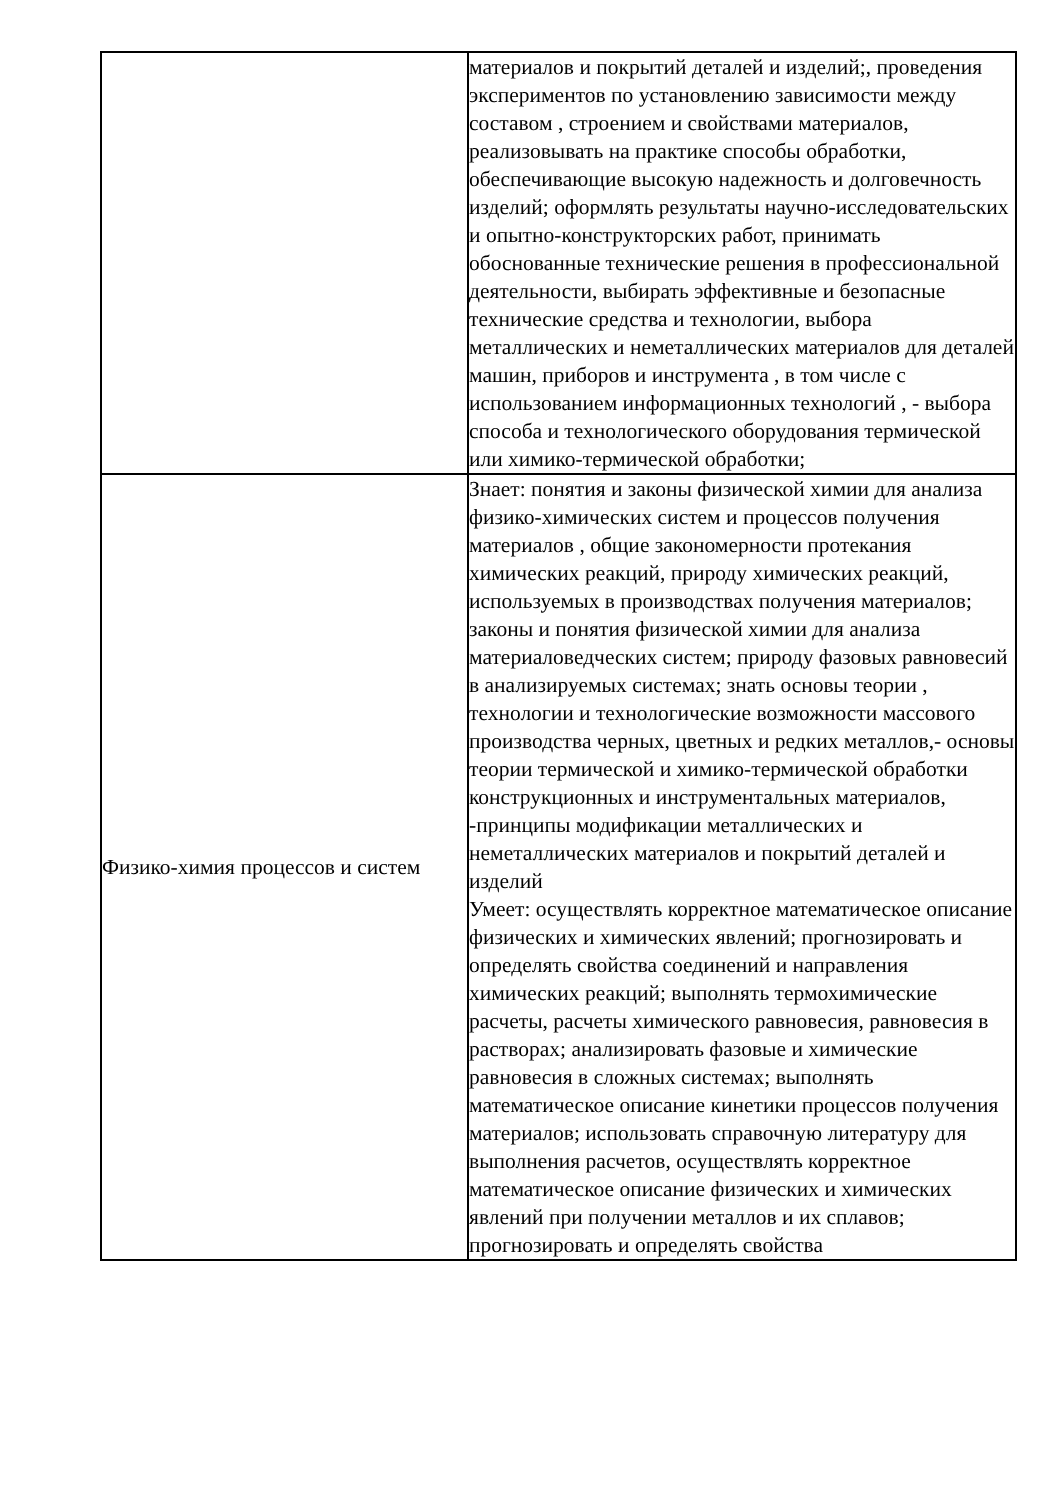| | материалов и покрытий деталей и изделий;, проведения экспериментов по установлению зависимости между составом , строением и свойствами материалов, реализовывать на практике способы обработки, обеспечивающие высокую надежность и долговечность изделий; оформлять результаты научно-исследовательских и опытно-конструкторских работ, принимать обоснованные технические решения в профессиональной деятельности, выбирать эффективные и безопасные технические средства и технологии, выбора металлических и неметаллических материалов для деталей машин, приборов и инструмента , в том числе с использованием информационных технологий , - выбора способа и технологического оборудования термической или химико-термической обработки; |
| Физико-химия процессов и систем | Знает: понятия и законы физической химии для анализа физико-химических систем и процессов получения материалов , общие закономерности протекания химических реакций, природу химических реакций, используемых в производствах получения материалов; законы и понятия физической химии для анализа материаловедческих систем; природу фазовых равновесий в анализируемых системах; знать основы теории , технологии и технологические возможности массового производства черных, цветных и редких металлов,- основы теории термической и химико-термической обработки конструкционных и инструментальных материалов, -принципы модификации металлических и неметаллических материалов и покрытий деталей и изделий Умеет: осуществлять корректное математическое описание физических и химических явлений; прогнозировать и определять свойства соединений и направления химических реакций; выполнять термохимические расчеты, расчеты химического равновесия, равновесия в растворах; анализировать фазовые и химические равновесия в сложных системах; выполнять математическое описание кинетики процессов получения материалов; использовать справочную литературу для выполнения расчетов, осуществлять корректное математическое описание физических и химических явлений при получении металлов и их сплавов; прогнозировать и определять свойства |